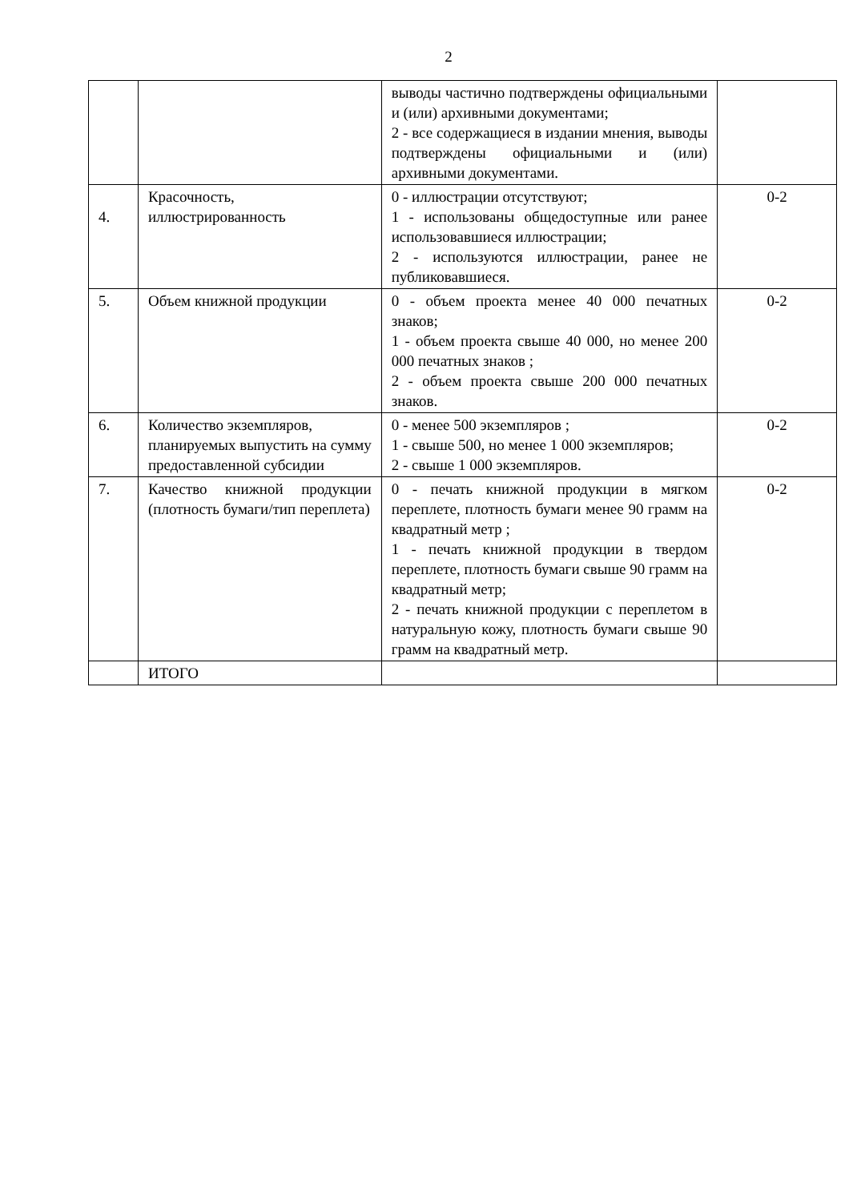2
| | | выводы частично подтверждены официальными и (или) архивными документами; 2 - все содержащиеся в издании мнения, выводы подтверждены официальными и (или) архивными документами. | |
| 4. | Красочность, иллюстрированность | 0 - иллюстрации отсутствуют; 1 - использованы общедоступные или ранее использовавшиеся иллюстрации; 2 - используются иллюстрации, ранее не публиковавшиеся. | 0-2 |
| 5. | Объем книжной продукции | 0 - объем проекта менее 40 000 печатных знаков; 1 - объем проекта свыше 40 000, но менее 200 000 печатных знаков ; 2 - объем проекта свыше 200 000 печатных знаков. | 0-2 |
| 6. | Количество экземпляров, планируемых выпустить на сумму предоставленной субсидии | 0 - менее 500 экземпляров ; 1 - свыше 500, но менее 1 000 экземпляров; 2 - свыше 1 000 экземпляров. | 0-2 |
| 7. | Качество книжной продукции (плотность бумаги/тип переплета) | 0 - печать книжной продукции в мягком переплете, плотность бумаги менее 90 грамм на квадратный метр ; 1 - печать книжной продукции в твердом переплете, плотность бумаги свыше 90 грамм на квадратный метр; 2 - печать книжной продукции с переплетом в натуральную кожу, плотность бумаги свыше 90 грамм на квадратный метр. | 0-2 |
| | ИТОГО | | |